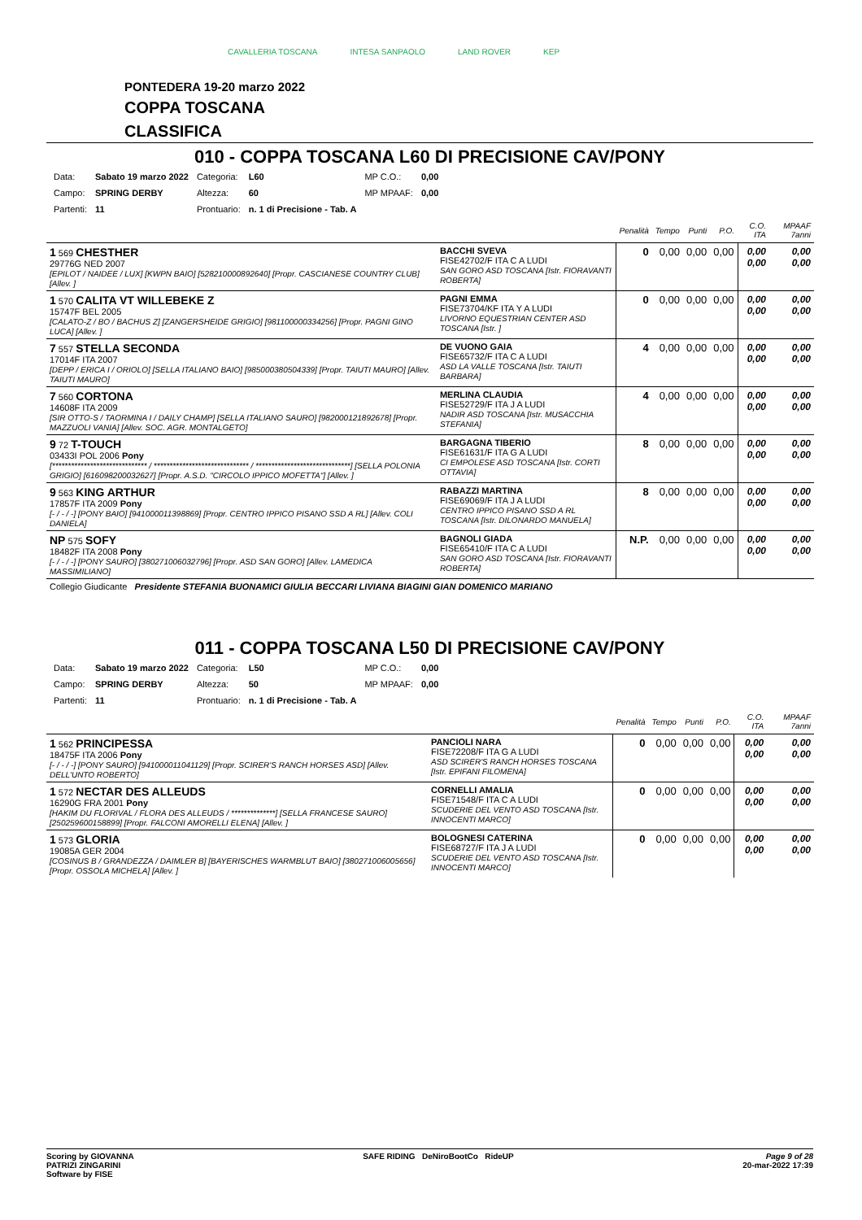CAVALLERIA TOSCANA INTESA SANPAOLO LAND ROVER KEP
PONTEDERA 19-20 marzo 2022
COPPA TOSCANA
CLASSIFICA
010 - COPPA TOSCANA L60 DI PRECISIONE CAV/PONY
| Data: | Sabato 19 marzo 2022 | Categoria: | L60 | MP C.O.: | 0,00 |
| Campo: | SPRING DERBY | Altezza: | 60 | MP MPAAF: | 0,00 |
| Partenti: | 11 | Prontuario: | n. 1 di Precisione - Tab. A | | |
| | | Penalità | Tempo | Punti | P.O. | C.O. ITA | MPAAF 7anni |
| --- | --- | --- | --- | --- | --- | --- | --- |
| 1 569 CHESTHER 29776G NED 2007 [EPILOT / NAIDEE / LUX] [KWPN BAIO] [528210000892640] [Propr. CASCIANESE COUNTRY CLUB] [Allev. ] | BACCHI SVEVA FISE42702/F ITA C A LUDI SAN GORO ASD TOSCANA [Istr. FIORAVANTI ROBERTA] | 0 | 0,00 | 0,00 | 0,00 | 0,00 0,00 | 0,00 0,00 |
| 1 570 CALITA VT WILLEBEKE Z 15747F BEL 2005 [CALATO-Z / BO / BACHUS Z] [ZANGERSHEIDE GRIGIO] [981100000334256] [Propr. PAGNI GINO LUCA] [Allev. ] | PAGNI EMMA FISE73704/KF ITA Y A LUDI LIVORNO EQUESTRIAN CENTER ASD TOSCANA [Istr. ] | 0 | 0,00 | 0,00 | 0,00 | 0,00 0,00 | 0,00 0,00 |
| 7 557 STELLA SECONDA 17014F ITA 2007 [DEPP / ERICA I / ORIOLO] [SELLA ITALIANO BAIO] [985000380504339] [Propr. TAIUTI MAURO] [Allev. TAIUTI MAURO] | DE VUONO GAIA FISE65732/F ITA C A LUDI ASD LA VALLE TOSCANA [Istr. TAIUTI BARBARA] | 4 | 0,00 | 0,00 | 0,00 | 0,00 0,00 | 0,00 0,00 |
| 7 560 CORTONA 14608F ITA 2009 [SIR OTTO-S / TAORMINA I / DAILY CHAMP] [SELLA ITALIANO SAURO] [982000121892678] [Propr. MAZZUOLI VANIA] [Allev. SOC. AGR. MONTALGETO] | MERLINA CLAUDIA FISE52729/F ITA J A LUDI NADIR ASD TOSCANA [Istr. MUSACCHIA STEFANIA] | 4 | 0,00 | 0,00 | 0,00 | 0,00 0,00 | 0,00 0,00 |
| 9 72 T-TOUCH 03433I POL 2006 Pony [****************************** / ****************************** / ******************************] [SELLA POLONIA GRIGIO] [616098200032627] [Propr. A.S.D. "CIRCOLO IPPICO MOFETTA"] [Allev. ] | BARGAGNA TIBERIO FISE61631/F ITA G A LUDI CI EMPOLESE ASD TOSCANA [Istr. CORTI OTTAVIA] | 8 | 0,00 | 0,00 | 0,00 | 0,00 0,00 | 0,00 0,00 |
| 9 563 KING ARTHUR 17857F ITA 2009 Pony [- / - / -] [PONY BAIO] [941000011398869] [Propr. CENTRO IPPICO PISANO SSD A RL] [Allev. COLI DANIELA] | RABAZZI MARTINA FISE69069/F ITA J A LUDI CENTRO IPPICO PISANO SSD A RL TOSCANA [Istr. DILONARDO MANUELA] | 8 | 0,00 | 0,00 | 0,00 | 0,00 0,00 | 0,00 0,00 |
| NP 575 SOFY 18482F ITA 2008 Pony [- / - / -] [PONY SAURO] [380271006032796] [Propr. ASD SAN GORO] [Allev. LAMEDICA MASSIMILIANO] | BAGNOLI GIADA FISE65410/F ITA C A LUDI SAN GORO ASD TOSCANA [Istr. FIORAVANTI ROBERTA] | N.P. | 0,00 | 0,00 | 0,00 | 0,00 0,00 | 0,00 0,00 |
| Collegio Giudicante Presidente STEFANIA BUONAMICI GIULIA BECCARI LIVIANA BIAGINI GIAN DOMENICO MARIANO | | | | | | | |
011 - COPPA TOSCANA L50 DI PRECISIONE CAV/PONY
| Data: | Sabato 19 marzo 2022 | Categoria: | L50 | MP C.O.: | 0,00 |
| Campo: | SPRING DERBY | Altezza: | 50 | MP MPAAF: | 0,00 |
| Partenti: | 11 | Prontuario: | n. 1 di Precisione - Tab. A | | |
| | | Penalità | Tempo | Punti | P.O. | C.O. ITA | MPAAF 7anni |
| --- | --- | --- | --- | --- | --- | --- | --- |
| 1 562 PRINCIPESSA 18475F ITA 2006 Pony [- / - / -] [PONY SAURO] [941000011041129] [Propr. SCIRER'S RANCH HORSES ASD] [Allev. DELL'UNTO ROBERTO] | PANCIOLI NARA FISE72208/F ITA G A LUDI ASD SCIRER'S RANCH HORSES TOSCANA [Istr. EPIFANI FILOMENA] | 0 | 0,00 | 0,00 | 0,00 | 0,00 0,00 | 0,00 0,00 |
| 1 572 NECTAR DES ALLEUDS 16290G FRA 2001 Pony [HAKIM DU FLORIVAL / FLORA DES ALLEUDS / **************] [SELLA FRANCESE SAURO] [250259600158899] [Propr. FALCONI AMORELLI ELENA] [Allev. ] | CORNELLI AMALIA FISE71548/F ITA C A LUDI SCUDERIE DEL VENTO ASD TOSCANA [Istr. INNOCENTI MARCO] | 0 | 0,00 | 0,00 | 0,00 | 0,00 0,00 | 0,00 0,00 |
| 1 573 GLORIA 19085A GER 2004 [COSINUS B / GRANDEZZA / DAIMLER B] [BAYERISCHES WARMBLUT BAIO] [380271006005656] [Propr. OSSOLA MICHELA] [Allev. ] | BOLOGNESI CATERINA FISE68727/F ITA J A LUDI SCUDERIE DEL VENTO ASD TOSCANA [Istr. INNOCENTI MARCO] | 0 | 0,00 | 0,00 | 0,00 | 0,00 0,00 | 0,00 0,00 |
Scoring by GIOVANNA
PATRIZI ZINGARINI
Software by FISE
SAFE RIDING DeNiroBootCo RideUP
Page 9 of 28
20-mar-2022 17:39